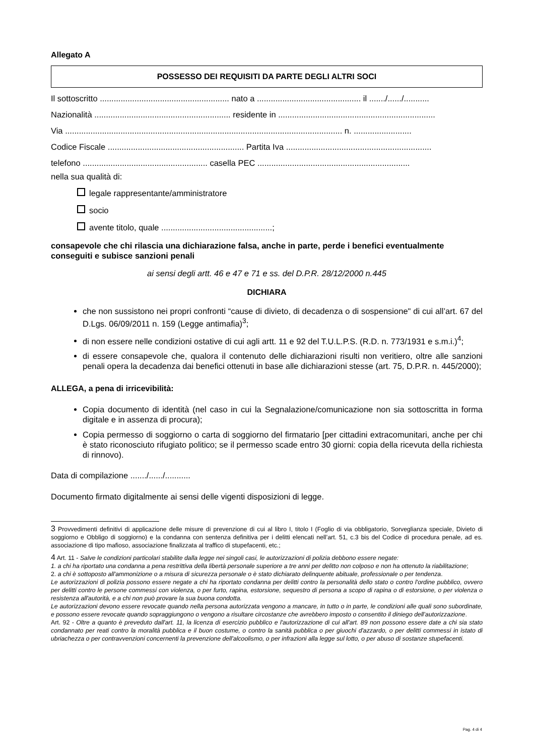Allegato A
POSSESSO DEI REQUISITI DA PARTE DEGLI ALTRI SOCI
Il sottoscritto ........................................................ nato a ............................................. il ......./....../...........
Nazionalità ........................................................... residente in ....................................................................
Via ........................................................................................................................ n. .........................
Codice Fiscale ........................................................... Partita Iva ...............................................................
telefono ...................................................... casella PEC ..................................................................
nella sua qualità di:
legale rappresentante/amministratore
socio
avente titolo, quale ................................................;
consapevole che chi rilascia una dichiarazione falsa, anche in parte, perde i benefici eventualmente conseguiti e subisce sanzioni penali
ai sensi degli artt. 46 e 47 e 71 e ss. del D.P.R. 28/12/2000 n.445
DICHIARA
che non sussistono nei propri confronti “cause di divieto, di decadenza o di sospensione" di cui all’art. 67 del D.Lgs. 06/09/2011 n. 159 (Legge antimafia)<sup>3</sup>;
di non essere nelle condizioni ostative di cui agli artt. 11 e 92 del T.U.L.P.S. (R.D. n. 773/1931 e s.m.i.)<sup>4</sup>;
di essere consapevole che, qualora il contenuto delle dichiarazioni risulti non veritiero, oltre alle sanzioni penali opera la decadenza dai benefici ottenuti in base alle dichiarazioni stesse (art. 75, D.P.R. n. 445/2000);
ALLEGA, a pena di irricevibilità:
Copia documento di identità (nel caso in cui la Segnalazione/comunicazione non sia sottoscritta in forma digitale e in assenza di procura);
Copia permesso di soggiorno o carta di soggiorno del firmatario [per cittadini extracomunitari, anche per chi è stato riconosciuto rifugiato politico; se il permesso scade entro 30 giorni: copia della ricevuta della richiesta di rinnovo).
Data di compilazione ......./....../...........
Documento firmato digitalmente ai sensi delle vigenti disposizioni di legge.
3 Provvedimenti definitivi di applicazione delle misure di prevenzione di cui al libro I, titolo I (Foglio di via obbligatorio, Sorveglianza speciale, Divieto di soggiorno e Obbligo di soggiorno) e la condanna con sentenza definitiva per i delitti elencati nell’art. 51, c.3 bis del Codice di procedura penale, ad es. associazione di tipo mafioso, associazione finalizzata al traffico di stupefacenti, etc.;
4 Art. 11 - Salve le condizioni particolari stabilite dalla legge nei singoli casi, le autorizzazioni di polizia debbono essere negate:
1. a chi ha riportato una condanna a pena restrittiva della libertà personale superiore a tre anni per delitto non colposo e non ha ottenuto la riabilitazione;
2. a chi è sottoposto all'ammonizione o a misura di sicurezza personale o è stato dichiarato delinquente abituale, professionale o per tendenza.
Le autorizzazioni di polizia possono essere negate a chi ha riportato condanna per delitti contro la personalità dello stato o contro l'ordine pubblico, ovvero per delitti contro le persone commessi con violenza, o per furto, rapina, estorsione, sequestro di persona a scopo di rapina o di estorsione, o per violenza o resistenza all'autorità, e a chi non può provare la sua buona condotta.
Le autorizzazioni devono essere revocate quando nella persona autorizzata vengono a mancare, in tutto o in parte, le condizioni alle quali sono subordinate, e possono essere revocate quando sopraggiungono o vengono a risultare circostanze che avrebbero imposto o consentito il diniego dell’autorizzazione.
Art. 92 - Oltre a quanto è preveduto dall'art. 11, la licenza di esercizio pubblico e l'autorizzazione di cui all'art. 89 non possono essere date a chi sia stato condannato per reati contro la moralità pubblica e il buon costume, o contro la sanità pubblica o per giuochi d'azzardo, o per delitti commessi in istato di ubriachezza o per contravvenzioni concernenti la prevenzione dell'alcoolismo, o per infrazioni alla legge sul lotto, o per abuso di sostanze stupefacenti.
Pag. 4 di 4